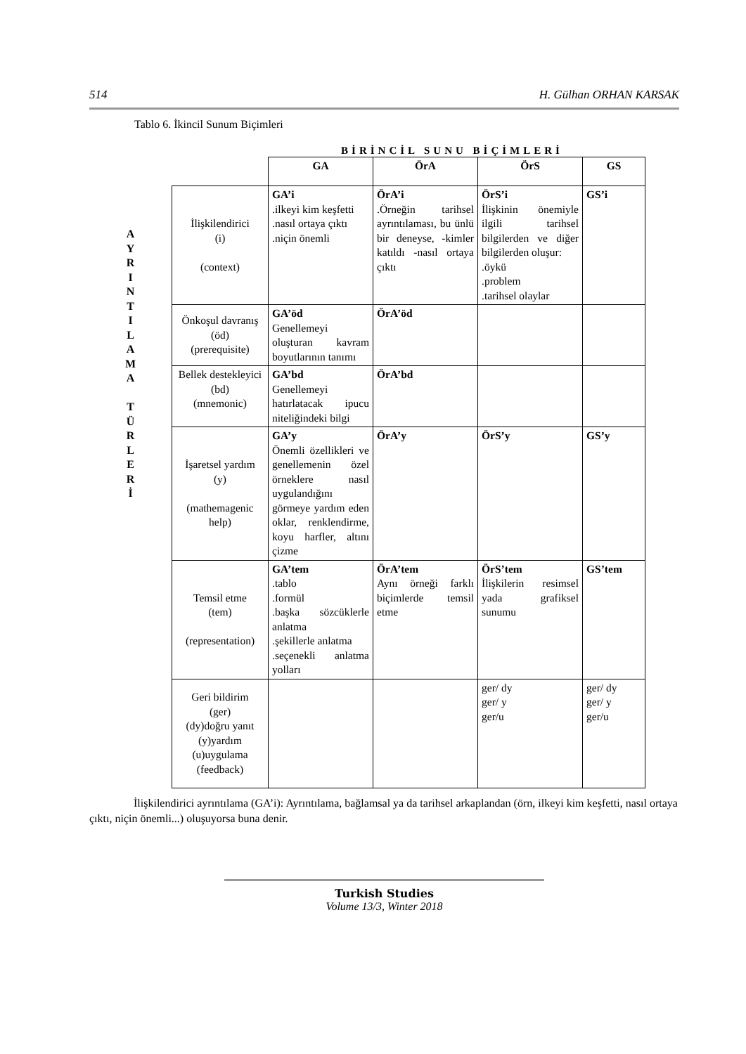514 H. Gülhan ORHAN KARSAK
Tablo 6. İkincil Sunum Biçimleri
BİRİNCİL SUNU BİÇİMLERİ
A
Y
R
I
N
T
I
L
A
M
A
T
Ü
R
L
E
R
İ
| | GA | ÖrA | ÖrS | GS |
| --- | --- | --- | --- | --- |
| İlişkilendirici (i) (context) | GA’i .ilkeyi kim keşfetti .nasıl ortaya çıktı .niçin önemli | ÖrA’i .Örneğin tarihsel ayrıntılaması, bu ünlü bir deneyse, -kimler katıldı -nasıl ortaya çıktı | ÖrS’i İlişkinin önemiyle ilgili tarihsel bilgilerden ve diğer bilgilerden oluşur: .öykü .problem .tarihsel olaylar | GS’i |
| Önkoşul davranış (öd) (prerequisite) | GA’öd Genellemeyi oluşturan kavram boyutlarının tanımı | ÖrA’öd | | |
| Bellek destekleyici (bd) (mnemonic) | GA’bd Genellemeyi hatırlatacak ipucu niteliğindeki bilgi | ÖrA’bd | | |
| İşaretsel yardım (y) (mathemagenic help) | GA’y Önemli özellikleri ve genellemenin özel örneklere nasıl uygulandığını görmeye yardım eden oklar, renklendirme, koyu harfler, altını çizme | ÖrA’y | ÖrS’y | GS’y |
| Temsil etme (tem) (representation) | GA’tem .tablo .formül .başka sözcüklerle anlatma .şekillerle anlatma .seçenekli anlatma yolları | ÖrA’tem Aynı örneği farklı biçimlerde temsil etme | ÖrS’tem İlişkilerin resimsel yada grafiksel sunumu | GS’tem |
| Geri bildirim (ger) (dy)doğru yanıt (y)yardım (u)uygulama (feedback) | | | ger/ dy ger/ y ger/u | ger/ dy ger/ y ger/u |
İlişkilendirici ayrıntılama (GA’i): Ayrıntılama, bağlamsal ya da tarihsel arkaplandan (örn, ilkeyi kim keşfetti, nasıl ortaya çıktı, niçin önemli...) oluşuyorsa buna denir.
Turkish Studies
Volume 13/3, Winter 2018